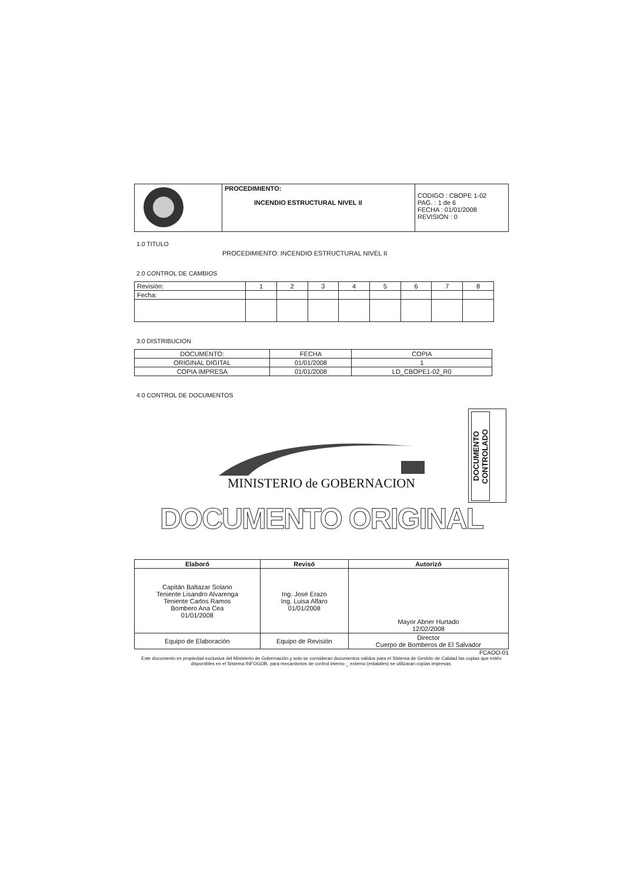| | PROCEDIMIENTO: INCENDIO ESTRUCTURAL NIVEL II | CODIGO : CBOPE 1-02 PAG. : 1 de 6 FECHA : 01/01/2008 REVISION : 0 |
1.0 TITULO
PROCEDIMIENTO: INCENDIO ESTRUCTURAL NIVEL II
2.0 CONTROL DE CAMBIOS
| Revisión: | 1 | 2 | 3 | 4 | 5 | 6 | 7 | 8 |
| Fecha: | | | | | | | | |
3.0 DISTRIBUCION
| DOCUMENTO: | FECHA | COPIA |
| ORIGINAL DIGITAL | 01/01/2008 | 1 |
| COPIA IMPRESA | 01/01/2008 | LD_CBOPE1-02_R0 |
4.0 CONTROL DE DOCUMENTOS
MINISTERIO de GOBERNACION
DOCUMENTO CONTROLADO
DOCUMENTO ORIGINAL
| Elaboró | Revisó | Autorizó |
| --- | --- | --- |
| Capitán Baltazar Solano Teniente Lisandro Alvarenga Teniente Carlos Ramos Bombero Ana Cea 01/01/2008 | Ing. José Erazo Ing. Luisa Alfaro 01/01/2008 | Mayor Abner Hurtado 12/02/2008 |
| Equipo de Elaboración | Equipo de Revisión | Director Cuerpo de Bomberos de El Salvador |
FCAOO-01
Este documento es propiedad exclusiva del Ministerio de Gobernación y solo se consideran documentos validos para el Sistema de Gestión de Calidad las copias que estén disponibles en el Sistema INFOGOB, para mecanismos de control interno _ externo (estatales) se utilizaran copias impresas.